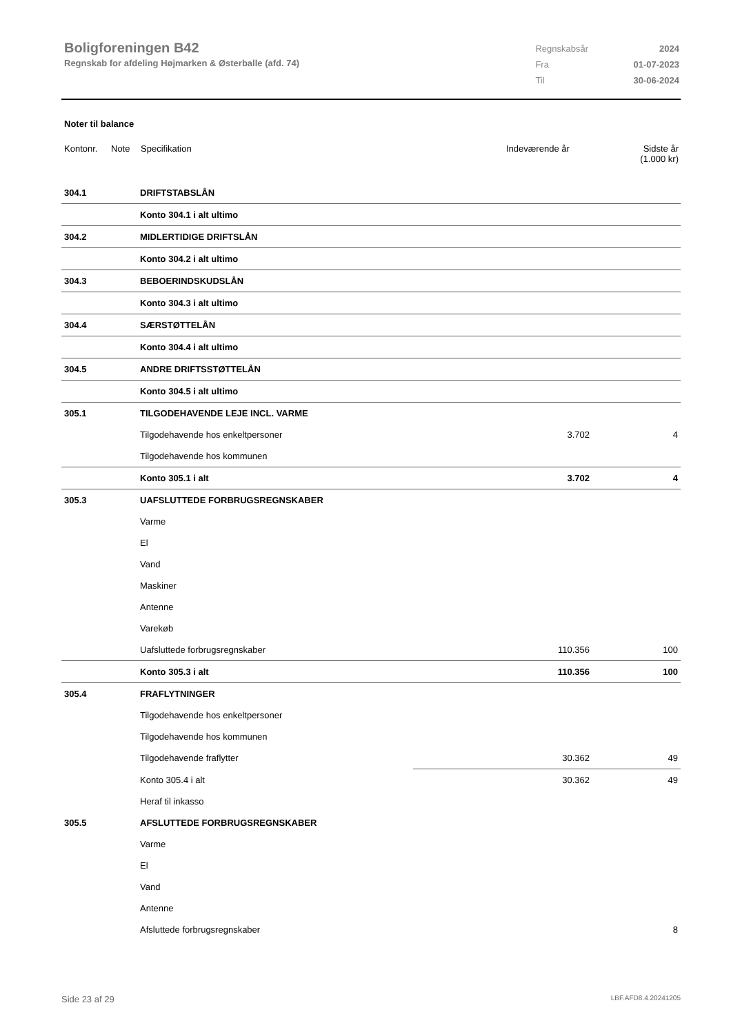Boligforeningen B42
Regnskab for afdeling Højmarken & Østerballe (afd. 74)
| Regnskabsår | 2024 |
| Fra | 01-07-2023 |
| Til | 30-06-2024 |
Noter til balance
Kontonr. Note Specifikation Indeværende år Sidste år
(1.000 kr)
| 304.1 | DRIFTSTABSLÅN | | |
| | Konto 304.1 i alt ultimo | | |
| 304.2 | MIDLERTIDIGE DRIFTSLÅN | | |
| | Konto 304.2 i alt ultimo | | |
| 304.3 | BEBOERINDSKUDSLÅN | | |
| | Konto 304.3 i alt ultimo | | |
| 304.4 | SÆRSTØTTELÅN | | |
| | Konto 304.4 i alt ultimo | | |
| 304.5 | ANDRE DRIFTSSTØTTELÅN | | |
| | Konto 304.5 i alt ultimo | | |
| 305.1 | TILGODEHAVENDE LEJE INCL. VARME | | |
| | Tilgodehavende hos enkeltpersoner | 3.702 | 4 |
| | Tilgodehavende hos kommunen | | |
| | Konto 305.1 i alt | 3.702 | 4 |
| 305.3 | UAFSLUTTEDE FORBRUGSREGNSKABER | | |
| | Varme | | |
| | El | | |
| | Vand | | |
| | Maskiner | | |
| | Antenne | | |
| | Varekøb | | |
| | Uafsluttede forbrugsregnskaber | 110.356 | 100 |
| | Konto 305.3 i alt | 110.356 | 100 |
| 305.4 | FRAFLYTNINGER | | |
| | Tilgodehavende hos enkeltpersoner | | |
| | Tilgodehavende hos kommunen | | |
| | Tilgodehavende fraflytter | 30.362 | 49 |
| | Konto 305.4 i alt | 30.362 | 49 |
| | Heraf til inkasso | | |
| 305.5 | AFSLUTTEDE FORBRUGSREGNSKABER | | |
| | Varme | | |
| | El | | |
| | Vand | | |
| | Antenne | | |
| | Afsluttede forbrugsregnskaber | | 8 |
Side 23 af 29 LBF.AFD8.4.20241205